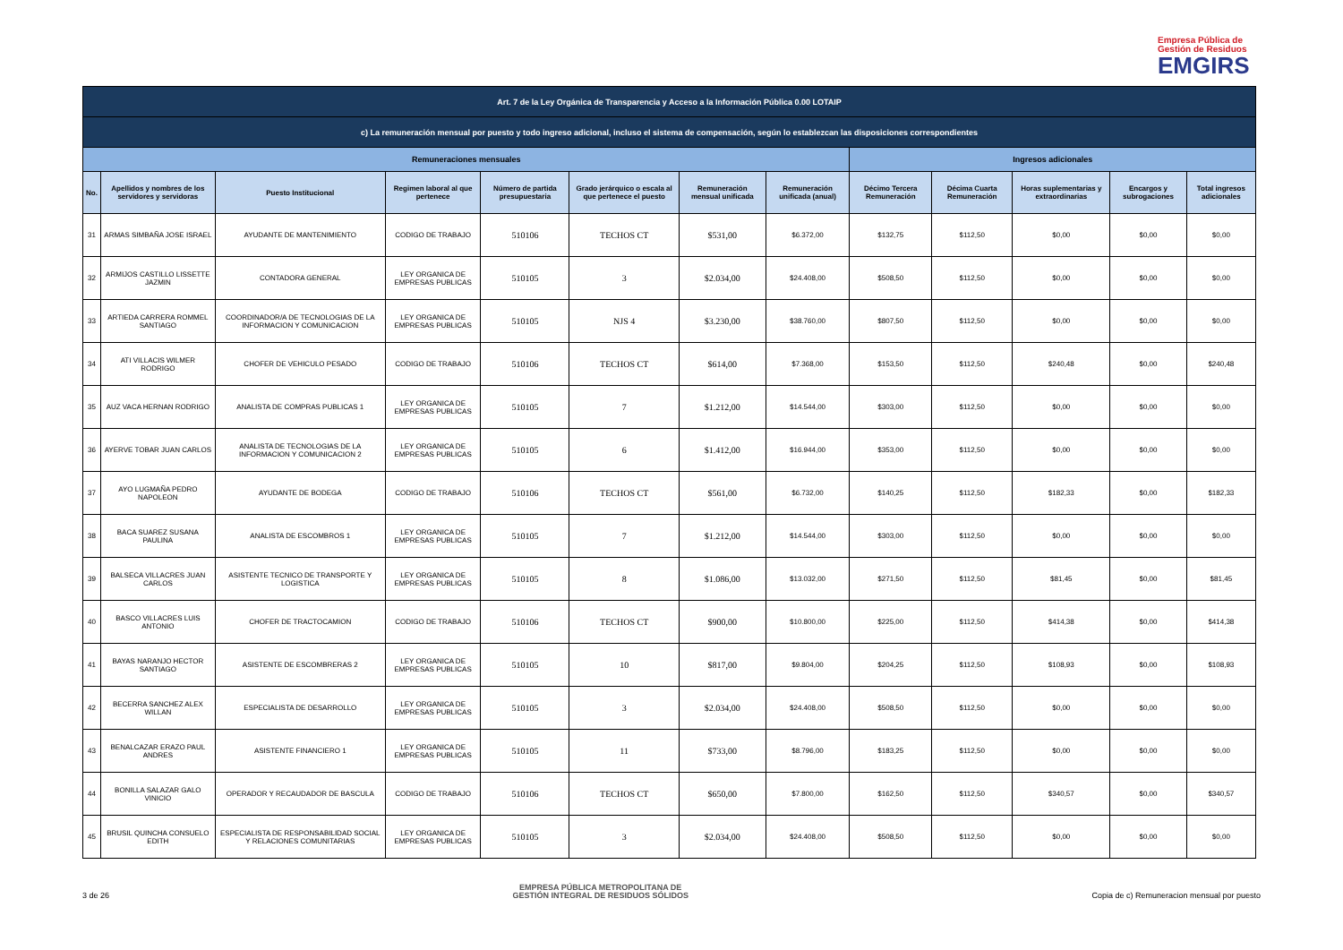Empresa Pública de
Gestión de Residuos
EMGIRS
| Art. 7 de la Ley Orgánica de Transparencia y Acceso a la Información Pública 0.00 LOTAIP | | | | | | | | | | | | |
| c) La remuneración mensual por puesto y todo ingreso adicional, incluso el sistema de compensación, según lo establezcan las disposiciones correspondientes | | | | | | | | | | | | |
| Remuneraciones mensuales | | | | | | | | Ingresos adicionales | | | | |
| No. | Apellidos y nombres de los servidores y servidoras | Puesto Institucional | Regimen laboral al que pertenece | Número de partida presupuestaria | Grado jerárquico o escala al que pertenece el puesto | Remuneración mensual unificada | Remuneración unificada (anual) | Décimo Tercera Remuneración | Décima Cuarta Remuneración | Horas suplementarias y extraordinarias | Encargos y subrogaciones | Total ingresos adicionales |
| 31 | ARMAS SIMBAÑA JOSE ISRAEL | AYUDANTE DE MANTENIMIENTO | CODIGO DE TRABAJO | 510106 | TECHOS CT | $531,00 | $6.372,00 | $132,75 | $112,50 | $0,00 | $0,00 | $0,00 |
| 32 | ARMIJOS CASTILLO LISSETTE JAZMIN | CONTADORA GENERAL | LEY ORGANICA DE EMPRESAS PUBLICAS | 510105 | 3 | $2.034,00 | $24.408,00 | $508,50 | $112,50 | $0,00 | $0,00 | $0,00 |
| 33 | ARTIEDA CARRERA ROMMEL SANTIAGO | COORDINADOR/A DE TECNOLOGIAS DE LA INFORMACION Y COMUNICACION | LEY ORGANICA DE EMPRESAS PUBLICAS | 510105 | NJS 4 | $3.230,00 | $38.760,00 | $807,50 | $112,50 | $0,00 | $0,00 | $0,00 |
| 34 | ATI VILLACIS WILMER RODRIGO | CHOFER DE VEHICULO PESADO | CODIGO DE TRABAJO | 510106 | TECHOS CT | $614,00 | $7.368,00 | $153,50 | $112,50 | $240,48 | $0,00 | $240,48 |
| 35 | AUZ VACA HERNAN RODRIGO | ANALISTA DE COMPRAS PUBLICAS 1 | LEY ORGANICA DE EMPRESAS PUBLICAS | 510105 | 7 | $1.212,00 | $14.544,00 | $303,00 | $112,50 | $0,00 | $0,00 | $0,00 |
| 36 | AYERVE TOBAR JUAN CARLOS | ANALISTA DE TECNOLOGIAS DE LA INFORMACION Y COMUNICACION 2 | LEY ORGANICA DE EMPRESAS PUBLICAS | 510105 | 6 | $1.412,00 | $16.944,00 | $353,00 | $112,50 | $0,00 | $0,00 | $0,00 |
| 37 | AYO LUGMAÑA PEDRO NAPOLEON | AYUDANTE DE BODEGA | CODIGO DE TRABAJO | 510106 | TECHOS CT | $561,00 | $6.732,00 | $140,25 | $112,50 | $182,33 | $0,00 | $182,33 |
| 38 | BACA SUAREZ SUSANA PAULINA | ANALISTA DE ESCOMBROS 1 | LEY ORGANICA DE EMPRESAS PUBLICAS | 510105 | 7 | $1.212,00 | $14.544,00 | $303,00 | $112,50 | $0,00 | $0,00 | $0,00 |
| 39 | BALSECA VILLACRES JUAN CARLOS | ASISTENTE TECNICO DE TRANSPORTE Y LOGISTICA | LEY ORGANICA DE EMPRESAS PUBLICAS | 510105 | 8 | $1.086,00 | $13.032,00 | $271,50 | $112,50 | $81,45 | $0,00 | $81,45 |
| 40 | BASCO VILLACRES LUIS ANTONIO | CHOFER DE TRACTOCAMION | CODIGO DE TRABAJO | 510106 | TECHOS CT | $900,00 | $10.800,00 | $225,00 | $112,50 | $414,38 | $0,00 | $414,38 |
| 41 | BAYAS NARANJO HECTOR SANTIAGO | ASISTENTE DE ESCOMBRERAS 2 | LEY ORGANICA DE EMPRESAS PUBLICAS | 510105 | 10 | $817,00 | $9.804,00 | $204,25 | $112,50 | $108,93 | $0,00 | $108,93 |
| 42 | BECERRA SANCHEZ ALEX WILLAN | ESPECIALISTA DE DESARROLLO | LEY ORGANICA DE EMPRESAS PUBLICAS | 510105 | 3 | $2.034,00 | $24.408,00 | $508,50 | $112,50 | $0,00 | $0,00 | $0,00 |
| 43 | BENALCAZAR ERAZO PAUL ANDRES | ASISTENTE FINANCIERO 1 | LEY ORGANICA DE EMPRESAS PUBLICAS | 510105 | 11 | $733,00 | $8.796,00 | $183,25 | $112,50 | $0,00 | $0,00 | $0,00 |
| 44 | BONILLA SALAZAR GALO VINICIO | OPERADOR Y RECAUDADOR DE BASCULA | CODIGO DE TRABAJO | 510106 | TECHOS CT | $650,00 | $7.800,00 | $162,50 | $112,50 | $340,57 | $0,00 | $340,57 |
| 45 | BRUSIL QUINCHA CONSUELO EDITH | ESPECIALISTA DE RESPONSABILIDAD SOCIAL Y RELACIONES COMUNITARIAS | LEY ORGANICA DE EMPRESAS PUBLICAS | 510105 | 3 | $2.034,00 | $24.408,00 | $508,50 | $112,50 | $0,00 | $0,00 | $0,00 |
3 de 26 EMPRESA PÚBLICA METROPOLITANA DE
GESTIÓN INTEGRAL DE RESIDUOS SÓLIDOS Copia de c) Remuneracion mensual por puesto